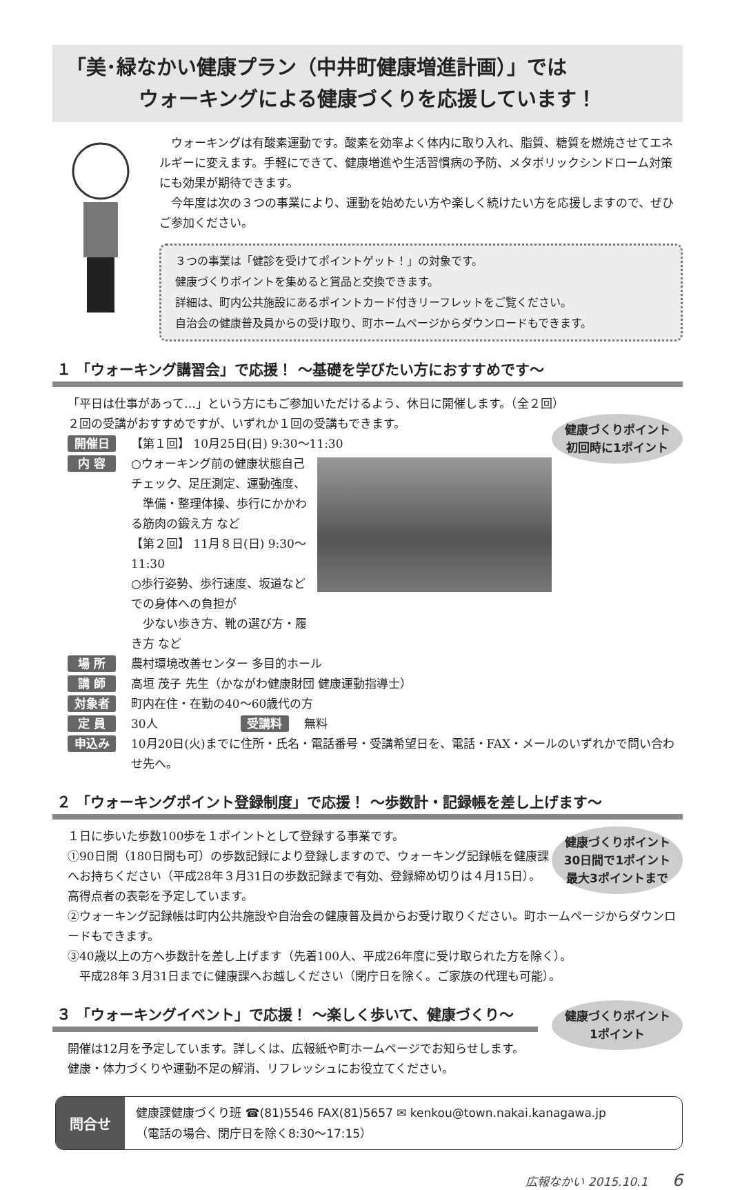「美･緑なかい健康プラン（中井町健康増進計画）」では
ウォーキングによる健康づくりを応援しています！
ウォーキングは有酸素運動です。酸素を効率よく体内に取り入れ、脂質、糖質を燃焼させてエネルギーに変えます。手軽にできて、健康増進や生活習慣病の予防、メタボリックシンドローム対策にも効果が期待できます。
今年度は次の３つの事業により、運動を始めたい方や楽しく続けたい方を応援しますので、ぜひご参加ください。
３つの事業は「健診を受けてポイントゲット！」の対象です。
健康づくりポイントを集めると賞品と交換できます。
詳細は、町内公共施設にあるポイントカード付きリーフレットをご覧ください。
自治会の健康普及員からの受け取り、町ホームページからダウンロードもできます。
１ 「ウォーキング講習会」で応援！ ～基礎を学びたい方におすすめです～
「平日は仕事があって…」という方にもご参加いただけるよう、休日に開催します。（全２回）
健康づくりポイント
初回時に1ポイント
２回の受講がおすすめですが、いずれか１回の受講もできます。
開催日 【第１回】 10月25日(日) 9:30～11:30
内 容 ○ウォーキング前の健康状態自己チェック、足圧測定、運動強度、
　準備・整理体操、歩行にかかわる筋肉の鍛え方 など
【第２回】 11月８日(日) 9:30～11:30
○歩行姿勢、歩行速度、坂道などでの身体への負担が
　少ない歩き方、靴の選び方・履き方 など
場 所 農村環境改善センター 多目的ホール
講 師 高垣 茂子 先生（かながわ健康財団 健康運動指導士）
対象者 町内在住・在勤の40～60歳代の方
定 員 30人 受講料 無料
申込み 10月20日(火)までに住所・氏名・電話番号・受講希望日を、電話・FAX・メールのいずれかで問い合わせ先へ。
２ 「ウォーキングポイント登録制度」で応援！ ～歩数計・記録帳を差し上げます～
健康づくりポイント
30日間で1ポイント
最大3ポイントまで
１日に歩いた歩数100歩を１ポイントとして登録する事業です。
①90日間（180日間も可）の歩数記録により登録しますので、ウォーキング記録帳を健康課へお持ちください（平成28年３月31日の歩数記録まで有効、登録締め切りは４月15日）。高得点者の表彰を予定しています。
②ウォーキング記録帳は町内公共施設や自治会の健康普及員からお受け取りください。町ホームページからダウンロードもできます。
③40歳以上の方へ歩数計を差し上げます（先着100人、平成26年度に受け取られた方を除く）。
　平成28年３月31日までに健康課へお越しください（閉庁日を除く。ご家族の代理も可能）。
健康づくりポイント
1ポイント
３ 「ウォーキングイベント」で応援！ ～楽しく歩いて、健康づくり～
開催は12月を予定しています。詳しくは、広報紙や町ホームページでお知らせします。
健康・体力づくりや運動不足の解消、リフレッシュにお役立てください。
問合せ
健康課健康づくり班 ☎(81)5546 FAX(81)5657 ✉ kenkou@town.nakai.kanagawa.jp
（電話の場合、閉庁日を除く8:30～17:15）
広報なかい 2015.10.1 6